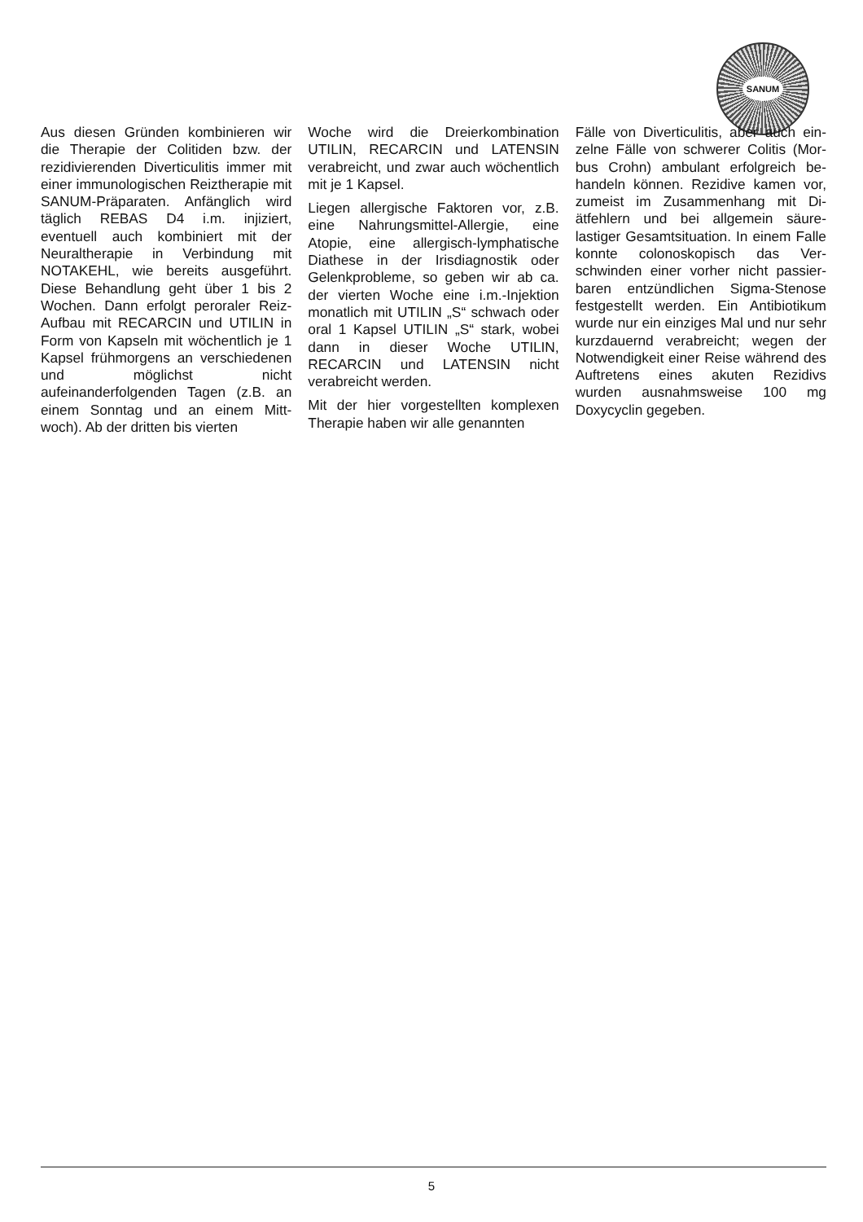SANUM
Aus diesen Gründen kombinieren wir die Therapie der Colitiden bzw. der rezidivierenden Diverticulitis immer mit einer immunologischen Reizthe­rapie mit SANUM-Präparaten. An­fänglich wird täglich REBAS D4 i.m. injiziert, eventuell auch kombiniert mit der Neuraltherapie in Verbindung mit NOTAKEHL, wie bereits ausge­führt. Diese Behandlung geht über 1 bis 2 Wochen. Dann erfolgt perora­ler Reiz-Aufbau mit RECARCIN und UTILIN in Form von Kapseln mit wö­chentlich je 1 Kapsel frühmorgens an verschiedenen und möglichst nicht aufeinanderfolgenden Tagen (z.B. an einem Sonntag und an einem Mitt­woch). Ab der dritten bis vierten
Woche wird die Dreierkombination UTILIN, RECARCIN und LATENSIN verabreicht, und zwar auch wöchent­lich mit je 1 Kapsel.
Liegen allergische Faktoren vor, z.B. eine Nahrungsmittel-Allergie, eine Atopie, eine allergisch-lymphatische Diathese in der Irisdiagnostik oder Gelenkprobleme, so geben wir ab ca. der vierten Woche eine i.m.-Injekti­on monatlich mit UTILIN „S“ schwach oder oral 1 Kapsel UTILIN „S“ stark, wobei dann in dieser Wo­che UTILIN, RECARCIN und LA­TENSIN nicht verabreicht werden.
Mit der hier vorgestellten komplexen Therapie haben wir alle genannten
Fälle von Diverticulitis, aber auch ein­zelne Fälle von schwerer Colitis (Mor­bus Crohn) ambulant erfolgreich be­handeln können. Rezidive kamen vor, zumeist im Zusammenhang mit Di­ätfehlern und bei allgemein säure­lastiger Gesamtsituation. In einem Falle konnte colonoskopisch das Ver­schwinden einer vorher nicht passier­baren entzündlichen Sigma-Stenose festgestellt werden. Ein Antibiotikum wurde nur ein einziges Mal und nur sehr kurzdauernd verabreicht; wegen der Notwendigkeit einer Reise wäh­rend des Auftretens eines akuten Rezidivs wurden ausnahmsweise 100 mg Doxycyclin gegeben.
5